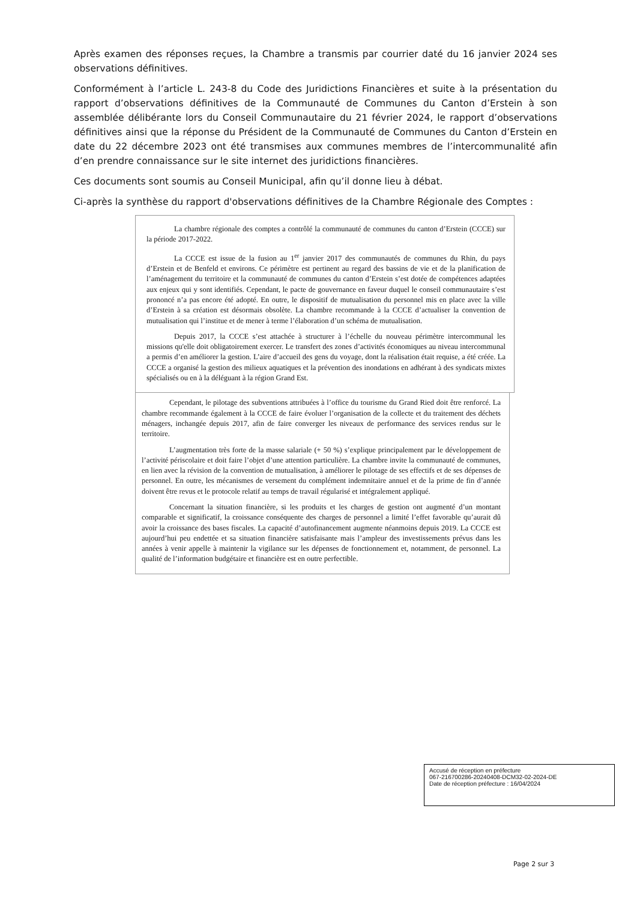Après examen des réponses reçues, la Chambre a transmis par courrier daté du 16 janvier 2024 ses observations définitives.
Conformément à l’article L. 243-8 du Code des Juridictions Financières et suite à la présentation du rapport d’observations définitives de la Communauté de Communes du Canton d’Erstein à son assemblée délibérante lors du Conseil Communautaire du 21 février 2024, le rapport d’observations définitives ainsi que la réponse du Président de la Communauté de Communes du Canton d’Erstein en date du 22 décembre 2023 ont été transmises aux communes membres de l’intercommunalité afin d’en prendre connaissance sur le site internet des juridictions financières.
Ces documents sont soumis au Conseil Municipal, afin qu’il donne lieu à débat.
Ci-après la synthèse du rapport d'observations définitives de la Chambre Régionale des Comptes :
La chambre régionale des comptes a contrôlé la communauté de communes du canton d’Erstein (CCCE) sur la période 2017-2022.
La CCCE est issue de la fusion au 1<sup>er</sup> janvier 2017 des communautés de communes du Rhin, du pays d’Erstein et de Benfeld et environs. Ce périmètre est pertinent au regard des bassins de vie et de la planification de l’aménagement du territoire et la communauté de communes du canton d’Erstein s’est dotée de compétences adaptées aux enjeux qui y sont identifiés. Cependant, le pacte de gouvernance en faveur duquel le conseil communautaire s’est prononcé n’a pas encore été adopté. En outre, le dispositif de mutualisation du personnel mis en place avec la ville d’Erstein à sa création est désormais obsolète. La chambre recommande à la CCCE d’actualiser la convention de mutualisation qui l’institue et de mener à terme l’élaboration d’un schéma de mutualisation.
Depuis 2017, la CCCE s’est attachée à structurer à l’échelle du nouveau périmètre intercommunal les missions qu'elle doit obligatoirement exercer. Le transfert des zones d’activités économiques au niveau intercommunal a permis d’en améliorer la gestion. L’aire d’accueil des gens du voyage, dont la réalisation était requise, a été créée. La CCCE a organisé la gestion des milieux aquatiques et la prévention des inondations en adhérant à des syndicats mixtes spécialisés ou en à la déléguant à la région Grand Est.
Cependant, le pilotage des subventions attribuées à l’office du tourisme du Grand Ried doit être renforcé. La chambre recommande également à la CCCE de faire évoluer l’organisation de la collecte et du traitement des déchets ménagers, inchangée depuis 2017, afin de faire converger les niveaux de performance des services rendus sur le territoire.
L’augmentation très forte de la masse salariale (+ 50 %) s’explique principalement par le développement de l’activité périscolaire et doit faire l’objet d’une attention particulière. La chambre invite la communauté de communes, en lien avec la révision de la convention de mutualisation, à améliorer le pilotage de ses effectifs et de ses dépenses de personnel. En outre, les mécanismes de versement du complément indemnitaire annuel et de la prime de fin d’année doivent être revus et le protocole relatif au temps de travail régularisé et intégralement appliqué.
Concernant la situation financière, si les produits et les charges de gestion ont augmenté d’un montant comparable et significatif, la croissance conséquente des charges de personnel a limité l’effet favorable qu’aurait dû avoir la croissance des bases fiscales. La capacité d’autofinancement augmente néanmoins depuis 2019. La CCCE est aujourd’hui peu endettée et sa situation financière satisfaisante mais l’ampleur des investissements prévus dans les années à venir appelle à maintenir la vigilance sur les dépenses de fonctionnement et, notamment, de personnel. La qualité de l’information budgétaire et financière est en outre perfectible.
Accusé de réception en préfecture
067-216700286-20240408-DCM32-02-2024-DE
Date de réception préfecture : 16/04/2024
Page 2 sur 3